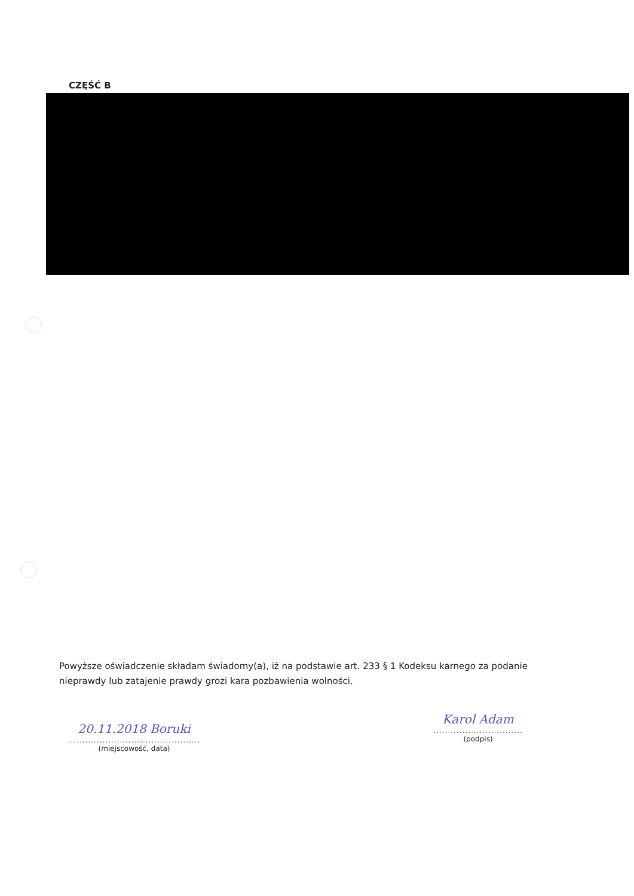CZĘŚĆ B
Powyższe oświadczenie składam świadomy(a), iż na podstawie art. 233 § 1 Kodeksu karnego za podanie nieprawdy lub zatajenie prawdy grozi kara pozbawienia wolności.
20.11.2018 Boruki
..............................................
(miejscowość, data)
Karol Adam
...............................
(podpis)